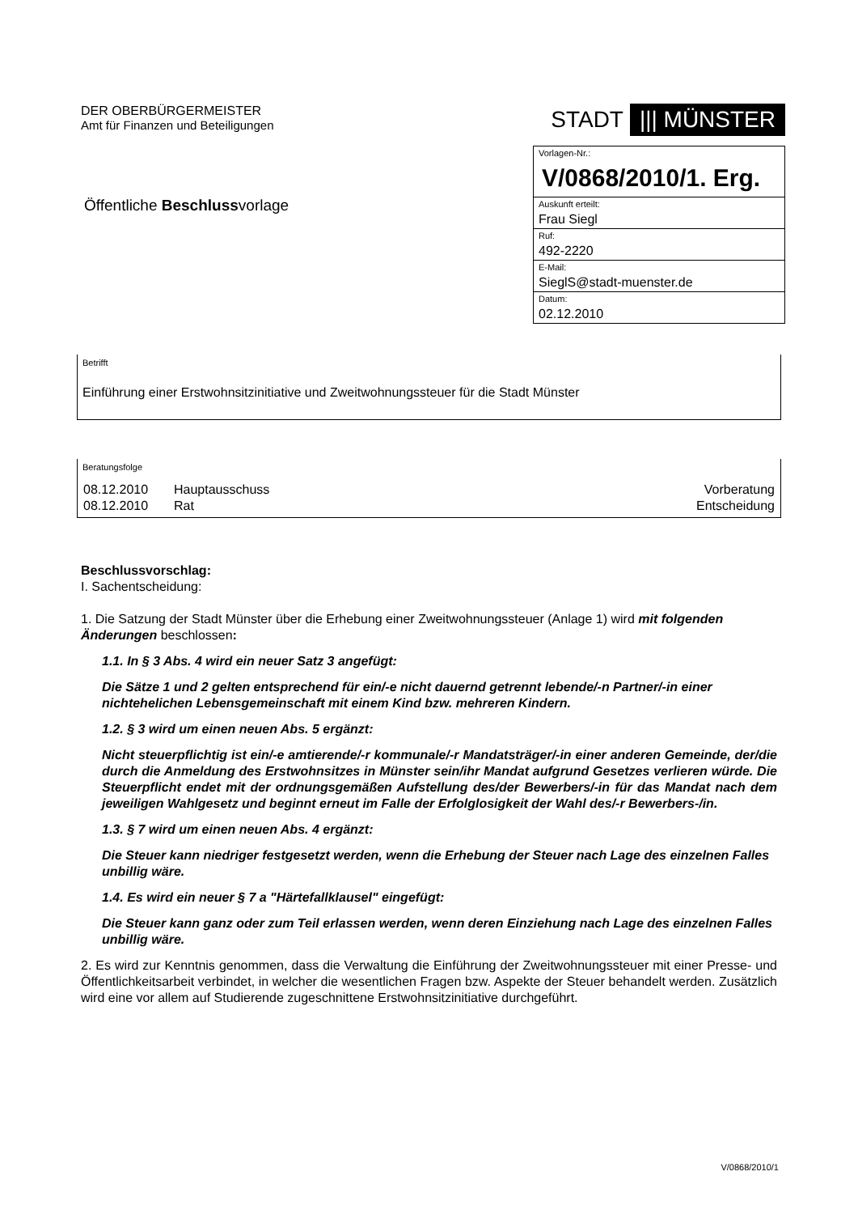DER OBERBÜRGERMEISTER
Amt für Finanzen und Beteiligungen
Öffentliche Beschlussvorlage
STADT ||| MÜNSTER
| Vorlagen-Nr.: |
| V/0868/2010/1. Erg. |
| Auskunft erteilt: |
| Frau Siegl |
| Ruf: |
| 492-2220 |
| E-Mail: |
| SieglS@stadt-muenster.de |
| Datum: |
| 02.12.2010 |
Betrifft
Einführung einer Erstwohnsitzinitiative und Zweitwohnungssteuer für die Stadt Münster
Beratungsfolge
| 08.12.2010 | Hauptausschuss | Vorberatung |
| 08.12.2010 | Rat | Entscheidung |
Beschlussvorschlag:
I. Sachentscheidung:
1. Die Satzung der Stadt Münster über die Erhebung einer Zweitwohnungssteuer (Anlage 1) wird mit folgenden Änderungen beschlossen:
1.1. In § 3 Abs. 4 wird ein neuer Satz 3 angefügt:
Die Sätze 1 und 2 gelten entsprechend für ein/-e nicht dauernd getrennt lebende/-n Partner/-in einer nichtehelichen Lebensgemeinschaft mit einem Kind bzw. mehreren Kindern.
1.2. § 3 wird um einen neuen Abs. 5 ergänzt:
Nicht steuerpflichtig ist ein/-e amtierende/-r kommunale/-r Mandatsträger/-in einer anderen Gemeinde, der/die durch die Anmeldung des Erstwohnsitzes in Münster sein/ihr Mandat aufgrund Gesetzes verlieren würde. Die Steuerpflicht endet mit der ordnungsgemäßen Aufstellung des/der Bewerbers/-in für das Mandat nach dem jeweiligen Wahlgesetz und beginnt erneut im Falle der Erfolglosigkeit der Wahl des/-r Bewerbers-/in.
1.3. § 7 wird um einen neuen Abs. 4 ergänzt:
Die Steuer kann niedriger festgesetzt werden, wenn die Erhebung der Steuer nach Lage des einzelnen Falles unbillig wäre.
1.4. Es wird ein neuer § 7 a "Härtefallklausel" eingefügt:
Die Steuer kann ganz oder zum Teil erlassen werden, wenn deren Einziehung nach Lage des einzelnen Falles unbillig wäre.
2. Es wird zur Kenntnis genommen, dass die Verwaltung die Einführung der Zweitwohnungssteuer mit einer Presse- und Öffentlichkeitsarbeit verbindet, in welcher die wesentlichen Fragen bzw. Aspekte der Steuer behandelt werden. Zusätzlich wird eine vor allem auf Studierende zugeschnittene Erstwohnsitzinitiative durchgeführt.
V/0868/2010/1